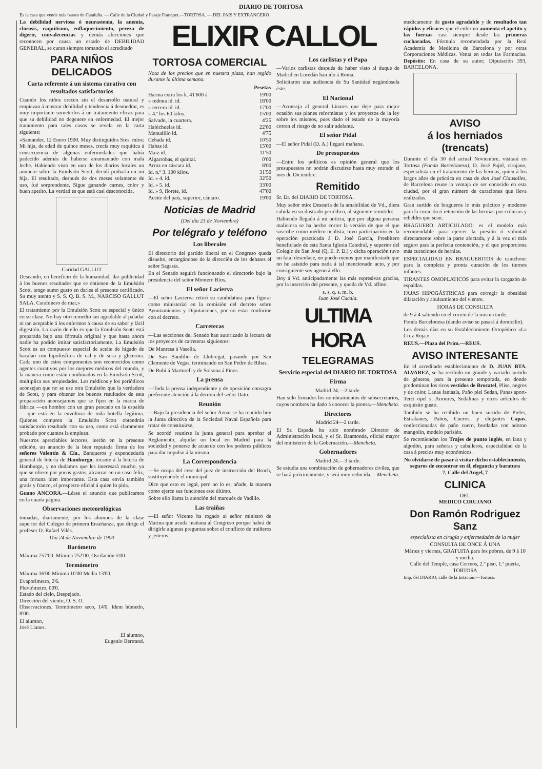DIARIO DE TORTOSA
Es la casa que vende más barato de Cataluña. — Calle de la Ciudad y Pasaje Franquet.—TORTOSA. — DEL PAIS Y EXTRANGERO
La debilidad nerviosa ó neurastenia, la anemia, clorosis, raquitismo, enflaquecimiento, pereza de digerir, convalecencias y demás afecciones que reconocen por causa un estado de DEBILIDAD GENERAL, se curan siempre tomando el acreditado
PARA NIÑOS DELICADOS
Carta referente á un sistema curativo con resultados satisfactorios
Cuando los niños crecen sin el desarrollo natural y empiezan á mostrar debilidad y tendencia á desmedrar, es muy importante someterlos á un tratamiento eficaz para que su debilidad no degenere en enfermedad. El mejor tratamiento para tales casos se revela en la carta siguiente:
«Santander, 12 Enero 1900. Muy distinguidos Sres. míos: Mi hija, de edad de quince meses, crecía muy raquítica á consecuencia de algunas enfermedades que había padecido además de haberse amamantado con mala leche. Habiendo visto en uno de los diarios locales un anuncio sobre la Emulsión Scott, decidí probarla en mi hija. El resultado, después de dos meses solamente de uso, fué sorprendente. Sigue ganando carnes, color y buen apetito. La verdad es que está casi desconocida.
Caridad GALLUT
Deseando, en beneficio de la humanidad, dar publicidad á los buenos resultados que se obtienen de la Emulsión Scott, tengo sumo gusto en darles el presente certificado. Su muy atento y S. S. Q. B. S. M., NARCISO GALLUT SALA. Carabinero de mar.»
El tratamiento por la Emulsión Scott es especial y único en su clase. No hay otro remedio tan agradable al paladar ni tan aceptable á los enfermos á causa de su sabor y fácil digestión. La razón de ello es que la Emulsión Scott está preparada bajo una fórmula original y que hasta ahora nadie ha podido imitar satisfactoriamente. La Emulsión Scott es un compuesto especial de aceite de hígado de bacalao con hipofosfitos de cal y de sosa y glicerina. Cada uno de estos componentes son reconocidos como agentes curativos por los mejores médicos del mundo, y la manera como están combinados en la Emulsión Scott, multiplica sus propiedades. Los médicos y los periódicos aconsejan que no se use otra Emulsión que la verdadera de Scott, y para obtener los buenos resultados de esta preparación aconsejamos que se fijen en la marca de fábrica —un hombre con un gran pescado en la espalda— que está en la envoltura de toda botella legítima. Quienes compren la Emulsión Scott obtendrán satisfactorio resultado con su uso, como está claramente probado por cuantos la emplean.
Nuestros apreciables lectores, leerán en la presente edición, un anuncio de la bien reputada firma de los señores Valentín & Cía., Banqueros y expendeduría general de lotería de Hamburgo, tocante á la lotería de Hamburgo, y no dudamos que les interesará mucho, ya que se ofrece por pocos gastos, alcanzar en un caso feliz, una fortuna bien importante. Esta casa envía también gratis y franco, el prospecto oficial á quien lo pida.
Guano ANCORA.—Léase el anuncio que publicamos en la cuarta página.
Observaciones meteorológicas
tomadas, diariamente, por los alumnos de la clase superior del Colegio de primera Enseñanza, que dirige el profesor D. Rafael Vilés.
Día 24 de Noviembre de 1900
Barómetro
Máxima 757'00. Mínima 752'00. Oscilación 5'00.
Termómetro
Máxima 16'00 Mínima 10'00 Media 13'00.
Evaporímetro, 2'6.
Pluviómetro, 00'0.
Estado del cielo, Despejado.
Dirección del viento, O. S. O.
Observaciones. Termómetro seco, 14'0. Idem húmedo, 8'00.
El alumno,
José Llanes.
El alumno,
Eugenio Bertrand.
ELIXIR CALLOL
TORTOSA COMERCIAL
Nota de los precios que en nuestra plaza, han regido durante la última semana.
| | Pesetas |
| --- | --- |
| Harina extra los k. 41'600 á | 19'00 |
| » redona id. id. | 18'00 |
| » tercera id. id. | 17'00 |
| » 4.ª los 60 kilos. | 15'00 |
| Salvado, la cuartera. | 4'25 |
| Habichuelas id. | 22'00 |
| Menudillo id. | 4'75 |
| Cebada id. | 10'50 |
| Habas id. | 15'00 |
| Maiz id. | 11'50 |
| Algarrobas, el quintal. | 0'00 |
| Arroz en cáscara id. | 8'00 |
| Id. n.º 3. 100 kilos. | 31'50 |
| Id. » 4. id. | 32'50 |
| Id. » 5. id. | 33'00 |
| Id. » 9, florete, id. | 47'00 |
| Aceite del país, superior, cántaro. | 19'00 |
Noticias de Madrid
(Del día 23 de Noviembre)
Por telégrafo y teléfono
Los liberales
El directorio del partido liberal en el Congreso queda disuelto, encargándose de la dirección de los debates el señor Sagasta.
En el Senado seguirá funcionando el directorio bajo la presidencia del señor Montero Ríos.
El señor Lacierva
—El señor Lacierva retiró su candidatura para figurar como ministerial en la comisión del decreto sobre Ayuntamientos y Diputaciones, por no estar conforme con el decreto.
Carreteras
—Las secciones del Senado han autorizado la lectura de los proyectos de carreteras siguientes:
De Manresa á Vasella.
De San Baudilio de Llobregat, pasando por San Clemente de Vegas, terminando en San Pedro de Ribas.
De Rubí á Martorell y de Solsona á Pinos.
La prensa
—Toda la prensa independiente y de oposición consagra preferente atención á la derrota del señor Dato.
Reunión
—Bajo la presidencia del señor Aznar se ha reunido hoy la Junta directiva de la Sociedad Naval Española para tratar de constituirse.
Se acordó reunirse la junta general para aprobar el Reglamento, alquilar un local en Madrid para la sociedad y ponerse de acuerdo con los poderes públicos para dar impulso á la misma
La Correspondencia
—Se ocupa del cese del juez de instrucción del Bruch, sustituyéndole el municipal.
Dice que esto es legal, pero no lo es, añade, la manera como ejerce sus funciones este último.
Sobre ello llama la atención del marqués de Vadillo.
Las traiñas
—El señor Vicente ha rogado al señor ministro de Marina que acuda mañana al Congreso porque habrá de dirigirle algunas preguntas sobre el conflicto de traiñeros y jeiteros.
Los carlistas y el Papa
—Varios carlistas después de haber visto al duque de Madrid en Loredán han ido á Roma.
Solicitaron una audiencia de Su Santidad negándosela éste.
El Nacional
—Aconseja al general Linares que deje para mejor ocasión sus planes reformistas y los proyectos de la ley sobre los mismos, pues dado el estado de la mayoría corren el riesgo de no salir adelante.
El señor Pidal
—El señor Pidal (D. A.) llegará mañana.
De presupuestos
—Entre los políticos es opinión general que los presupuestos no podrán discutirse hasta muy entrado el mes de Diciembre.
Remitido
Sr. Dr. del DIARIO DE TORTOSA.
Muy señor mío: Desearía de la amabilidad de Vd., diera cabida en su ilustrado periódico, al siguiente remitido:
Habiendo llegado á mi noticia, que por alguna persona maliciosa se ha hecho correr la versión de que el que suscribe como médico oculista, tuvo participación en la operación practicada á D. José García, Presbítero beneficiado de esta Santa Iglesia Catedral, y superior del Colegio de San José (Q. E. P. D.) y dicha operación tuvo un fatal desenlace, no puedo menos que manifestarle que no he asistido para nada á tal mencionado acto, y por consiguiente soy ageno á ello.
Doy á Vd. anticipadamente las más espresivas gracias, por la inserción del presente, y queda de Vd. affmo.
s. s. q. s. m. b.
Juan José Cucala.
ULTIMA HORA
TELEGRAMAS
Servicio especial del DIARIO DE TORTOSA
Firma
Madrid 24.—2 tarde.
Han sido firmados los nombramientos de subsecretarios, cuyos nombres ha dado á conocer la prensa.—Mencheta.
Directores
Madrid 24—2 tarde.
El Sr. Espada ha sido nombrado Director de Administración local, y el Sr. Baamonde, oficial mayor del ministerio de la Gobernación.—Mencheta.
Gobernadores
Madrid 24.—3 tarde.
Se estudia una combinación de gobernadores civiles, que se hará próximamente, y será muy reducida.—Mencheta.
medicamento de gusto agradable y de resultados tan rápidos y eficaces que el enfermo aumenta el apetito y las fuerzas casi siempre desde las primeras cucharadas. Fórmula recomendada por la Real Academia de Medicina de Barcelona y por otras Corporaciones Médicas. Venta en todas las Farmacias. Depósito: En casa de su autor; Diputación 393, BARCELONA.
AVISO
á los herniados (trencats)
Durante el día 30 del actual Noviembre, visitará en Tortosa (Fonda Barcelonesa), D. José Pujol, cirujano, especialista en el tratamiento de las hernias, quien á los largos años de práctica en casa de don José Clausolles, de Barcelona reune la ventaja de ser conocido en esta ciudad, por el gran número de curaciones que lleva realizadas.
Gran surtido de bragueros lo más práctico y moderno para la curación ó retención de las hernias por crónicas y rebeldes que sean.
BRAGUERO ARTICULADO: es el modelo más recomendable para ejercer la presión ó voluntad directamente sobre la parte afectada, y á la vez el más seguro para la perfecta contención, y el que proporciona más curaciones de hernias.
ESPECIALIDAD EN BRAGUERITOS de cautchouc para la completa y pronta curación de los tiernos infantes.
TIRANTES OMOPLATICOS para evitar la cargazón de espaldas.
FAJAS HIPOGÁSTRICAS para corregir la obesidad dilatación y abultamiento del vientre.
HORAS DE CONSULTA
de 9 á 4 saliendo en el correo de la misma tarde.
Fonda Barcelonesa (dando aviso se pasará á domicilio).
Los demás días en su Establecimiento Ortopédico «La Cruz Roja.»
REUS.—Plaza del Prim.—REUS.
AVISO INTERESANTE
En el acreditado establecimiento de D. JUAN BTA. ALVAREZ, se ha recibido un grande y variado surtido de géneros, para la presente temporada, en donde predominan los ricos vestidos de Brocatel, Plise, negros y de color, Lanas fantasía, Paño piel Sedan, Panas sport- Terci opel s, Armures, Sedalinas y otros artículos de exquisito gusto.
También se ha recibido un buen surtido de Pieles, Estrakanes, Paños, Cueros, y elegantes Capas, confeccionadas de paño cuero, bordadas con adorno mangolin, modelo parisién.
Se recomiendan los Trajes de punto inglés, en lana y algodón, para señoras y caballeros, especialidad de la casa á precios muy económicos.
No olvidarse de pasar á visitar dicho establecimiento, seguros de encontrar en él, elegancia y baratura
7, Calle del Angel, 7
CLINICA
DEL
MEDICO CIRUJANO
Don Ramón Rodriguez Sanz
especialista en cirugía y enfermedades de la mujer
CONSULTA DE ONCE Á UNA
Mártes y viernes, GRATUITA para los pobres, de 9 á 10 y media.
Calle del Temple, casa Correos, 2.º piso, 1.ª puerta, TORTOSA
Imp. del DIARIO, calle de la Estación.—Tortosa.